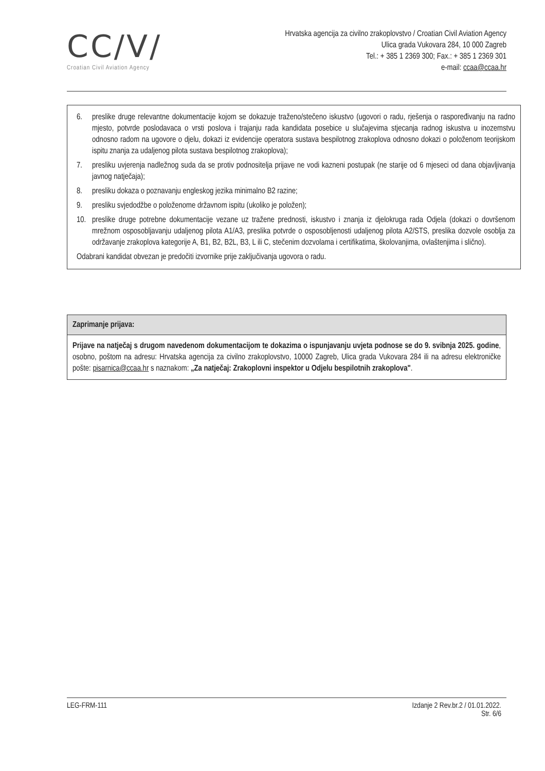CC/V/
Croatian Civil Aviation Agency
Hrvatska agencija za civilno zrakoplovstvo / Croatian Civil Aviation Agency
Ulica grada Vukovara 284, 10 000 Zagreb
Tel.: + 385 1 2369 300; Fax.: + 385 1 2369 301
e-mail: ccaa@ccaa.hr
6. preslike druge relevantne dokumentacije kojom se dokazuje traženo/stečeno iskustvo (ugovori o radu, rješenja o raspoređivanju na radno mjesto, potvrde poslodavaca o vrsti poslova i trajanju rada kandidata posebice u slučajevima stjecanja radnog iskustva u inozemstvu odnosno radom na ugovore o djelu, dokazi iz evidencije operatora sustava bespilotnog zrakoplova odnosno dokazi o položenom teorijskom ispitu znanja za udaljenog pilota sustava bespilotnog zrakoplova);
7. presliku uvjerenja nadležnog suda da se protiv podnositelja prijave ne vodi kazneni postupak (ne starije od 6 mjeseci od dana objavljivanja javnog natječaja);
8. presliku dokaza o poznavanju engleskog jezika minimalno B2 razine;
9. presliku svjedodžbe o položenome državnom ispitu (ukoliko je položen);
10. preslike druge potrebne dokumentacije vezane uz tražene prednosti, iskustvo i znanja iz djelokruga rada Odjela (dokazi o dovršenom mrežnom osposobljavanju udaljenog pilota A1/A3, preslika potvrde o osposobljenosti udaljenog pilota A2/STS, preslika dozvole osoblja za održavanje zrakoplova kategorije A, B1, B2, B2L, B3, L ili C, stečenim dozvolama i certifikatima, školovanjima, ovlaštenjima i slično).
Odabrani kandidat obvezan je predočiti izvornike prije zaključivanja ugovora o radu.
Zaprimanje prijava:
Prijave na natječaj s drugom navedenom dokumentacijom te dokazima o ispunjavanju uvjeta podnose se do 9. svibnja 2025. godine, osobno, poštom na adresu: Hrvatska agencija za civilno zrakoplovstvo, 10000 Zagreb, Ulica grada Vukovara 284 ili na adresu elektroničke pošte: pisarnica@ccaa.hr s naznakom: „Za natječaj: Zrakoplovni inspektor u Odjelu bespilotnih zrakoplova".
LEG-FRM-111 Izdanje 2 Rev.br.2 / 01.01.2022.
Str. 6/6